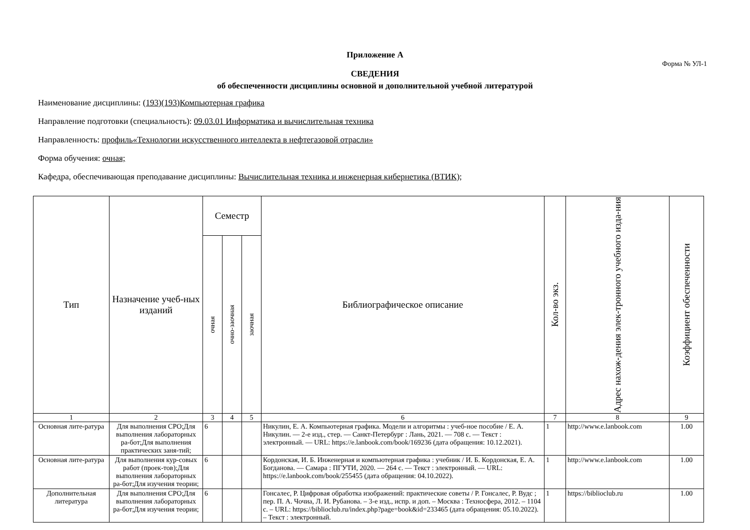Приложение А
Форма № УЛ-1
СВЕДЕНИЯ
об обеспеченности дисциплины основной и дополнительной учебной литературой
Наименование дисциплины: (193)(193)Компьютерная графика
Направление подготовки (специальность): 09.03.01 Информатика и вычислительная техника
Направленность: профиль«Технологии искусственного интеллекта в нефтегазовой отрасли»
Форма обучения: очная;
Кафедра, обеспечивающая преподавание дисциплины: Вычислительная техника и инженерная кибернетика (ВТИК);
| Тип | Назначение учеб-ных изданий | Семестр | | | Библиографическое описание | Кол-во экз. | Адрес нахож-дения элек-тронного учебного изда-ния | Коэффициент обеспеченности |
| --- | --- | --- | --- | --- | --- | --- | --- | --- |
| | | очная | очно-заочная | заочная | | | | |
| 1 | 2 | 3 | 4 | 5 | 6 | 7 | 8 | 9 |
| Основная лите-ратура | Для выполнения СРО;Для выполнения лабораторных ра-бот;Для выполнения практических заня-тий; | 6 | | | Никулин, Е. А. Компьютерная графика. Модели и алгоритмы : учеб-ное пособие / Е. А. Никулин. — 2-е изд., стер. — Санкт-Петербург : Лань, 2021. — 708 с. — Текст : электронный. — URL: https://e.lanbook.com/book/169236 (дата обращения: 10.12.2021). | 1 | http://www.e.lanbook.com | 1.00 |
| Основная лите-ратура | Для выполнения кур-совых работ (проек-тов);Для выполнения лабораторных ра-бот;Для изучения теории; | 6 | | | Кордонская, И. Б. Инженерная и компьютерная графика : учебник / И. Б. Кордонская, Е. А. Богданова. — Самара : ПГУТИ, 2020. — 264 с. — Текст : электронный. — URL: https://e.lanbook.com/book/255455 (дата обращения: 04.10.2022). | 1 | http://www.e.lanbook.com | 1.00 |
| Дополнительная литература | Для выполнения СРО;Для выполнения лабораторных ра-бот;Для изучения теории; | 6 | | | Гонсалес, Р. Цифровая обработка изображений: практические советы / Р. Гонсалес, Р. Вудс ; пер. П. А. Чочиа, Л. И. Рубанова. – 3-е изд., испр. и доп. – Москва : Техносфера, 2012. – 1104 с. – URL: https://biblioclub.ru/index.php?page=book&id=233465 (дата обращения: 05.10.2022). – Текст : электронный. | 1 | https://biblioclub.ru | 1.00 |